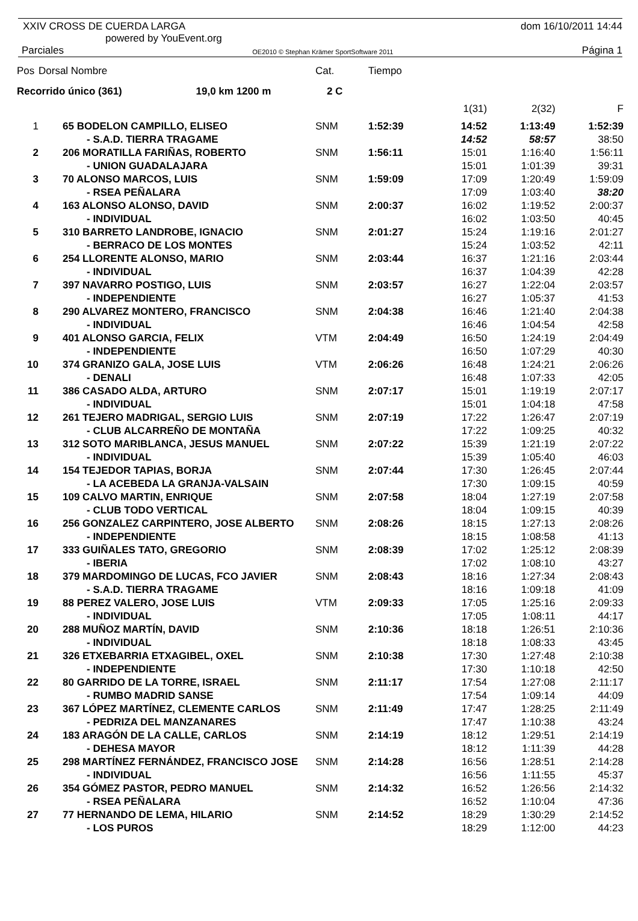XXIV CROSS DE CUERDA LARGA dom 16/10/2011 14:44
powered by YouEvent.org
Parciales OE2010 © Stephan Krämer SportSoftware 2011 Página 1
| Pos | Dorsal Nombre | Cat. | Tiempo | | | |
| --- | --- | --- | --- | --- | --- | --- |
| Recorrido único (361) 19,0 km 1200 m | | 2 C | | | | |
| | | | | 1(31) | 2(32) | F |
| 1 | 65 BODELON CAMPILLO, ELISEO | SNM | 1:52:39 | 14:52 | 1:13:49 | 1:52:39 |
| | - S.A.D. TIERRA TRAGAME | | | 14:52 | 58:57 | 38:50 |
| 2 | 206 MORATILLA FARIÑAS, ROBERTO | SNM | 1:56:11 | 15:01 | 1:16:40 | 1:56:11 |
| | - UNION GUADALAJARA | | | 15:01 | 1:01:39 | 39:31 |
| 3 | 70 ALONSO MARCOS, LUIS | SNM | 1:59:09 | 17:09 | 1:20:49 | 1:59:09 |
| | - RSEA PEÑALARA | | | 17:09 | 1:03:40 | 38:20 |
| 4 | 163 ALONSO ALONSO, DAVID | SNM | 2:00:37 | 16:02 | 1:19:52 | 2:00:37 |
| | - INDIVIDUAL | | | 16:02 | 1:03:50 | 40:45 |
| 5 | 310 BARRETO LANDROBE, IGNACIO | SNM | 2:01:27 | 15:24 | 1:19:16 | 2:01:27 |
| | - BERRACO DE LOS MONTES | | | 15:24 | 1:03:52 | 42:11 |
| 6 | 254 LLORENTE ALONSO, MARIO | SNM | 2:03:44 | 16:37 | 1:21:16 | 2:03:44 |
| | - INDIVIDUAL | | | 16:37 | 1:04:39 | 42:28 |
| 7 | 397 NAVARRO POSTIGO, LUIS | SNM | 2:03:57 | 16:27 | 1:22:04 | 2:03:57 |
| | - INDEPENDIENTE | | | 16:27 | 1:05:37 | 41:53 |
| 8 | 290 ALVAREZ MONTERO, FRANCISCO | SNM | 2:04:38 | 16:46 | 1:21:40 | 2:04:38 |
| | - INDIVIDUAL | | | 16:46 | 1:04:54 | 42:58 |
| 9 | 401 ALONSO GARCIA, FELIX | VTM | 2:04:49 | 16:50 | 1:24:19 | 2:04:49 |
| | - INDEPENDIENTE | | | 16:50 | 1:07:29 | 40:30 |
| 10 | 374 GRANIZO GALA, JOSE LUIS | VTM | 2:06:26 | 16:48 | 1:24:21 | 2:06:26 |
| | - DENALI | | | 16:48 | 1:07:33 | 42:05 |
| 11 | 386 CASADO ALDA, ARTURO | SNM | 2:07:17 | 15:01 | 1:19:19 | 2:07:17 |
| | - INDIVIDUAL | | | 15:01 | 1:04:18 | 47:58 |
| 12 | 261 TEJERO MADRIGAL, SERGIO LUIS | SNM | 2:07:19 | 17:22 | 1:26:47 | 2:07:19 |
| | - CLUB ALCARREÑO DE MONTAÑA | | | 17:22 | 1:09:25 | 40:32 |
| 13 | 312 SOTO MARIBLANCA, JESUS MANUEL | SNM | 2:07:22 | 15:39 | 1:21:19 | 2:07:22 |
| | - INDIVIDUAL | | | 15:39 | 1:05:40 | 46:03 |
| 14 | 154 TEJEDOR TAPIAS, BORJA | SNM | 2:07:44 | 17:30 | 1:26:45 | 2:07:44 |
| | - LA ACEBEDA LA GRANJA-VALSAIN | | | 17:30 | 1:09:15 | 40:59 |
| 15 | 109 CALVO MARTIN, ENRIQUE | SNM | 2:07:58 | 18:04 | 1:27:19 | 2:07:58 |
| | - CLUB TODO VERTICAL | | | 18:04 | 1:09:15 | 40:39 |
| 16 | 256 GONZALEZ CARPINTERO, JOSE ALBERTO | SNM | 2:08:26 | 18:15 | 1:27:13 | 2:08:26 |
| | - INDEPENDIENTE | | | 18:15 | 1:08:58 | 41:13 |
| 17 | 333 GUIÑALES TATO, GREGORIO | SNM | 2:08:39 | 17:02 | 1:25:12 | 2:08:39 |
| | - IBERIA | | | 17:02 | 1:08:10 | 43:27 |
| 18 | 379 MARDOMINGO DE LUCAS, FCO JAVIER | SNM | 2:08:43 | 18:16 | 1:27:34 | 2:08:43 |
| | - S.A.D. TIERRA TRAGAME | | | 18:16 | 1:09:18 | 41:09 |
| 19 | 88 PEREZ VALERO, JOSE LUIS | VTM | 2:09:33 | 17:05 | 1:25:16 | 2:09:33 |
| | - INDIVIDUAL | | | 17:05 | 1:08:11 | 44:17 |
| 20 | 288 MUÑOZ MARTÍN, DAVID | SNM | 2:10:36 | 18:18 | 1:26:51 | 2:10:36 |
| | - INDIVIDUAL | | | 18:18 | 1:08:33 | 43:45 |
| 21 | 326 ETXEBARRIA ETXAGIBEL, OXEL | SNM | 2:10:38 | 17:30 | 1:27:48 | 2:10:38 |
| | - INDEPENDIENTE | | | 17:30 | 1:10:18 | 42:50 |
| 22 | 80 GARRIDO DE LA TORRE, ISRAEL | SNM | 2:11:17 | 17:54 | 1:27:08 | 2:11:17 |
| | - RUMBO MADRID SANSE | | | 17:54 | 1:09:14 | 44:09 |
| 23 | 367 LÓPEZ MARTÍNEZ, CLEMENTE CARLOS | SNM | 2:11:49 | 17:47 | 1:28:25 | 2:11:49 |
| | - PEDRIZA DEL MANZANARES | | | 17:47 | 1:10:38 | 43:24 |
| 24 | 183 ARAGÓN DE LA CALLE, CARLOS | SNM | 2:14:19 | 18:12 | 1:29:51 | 2:14:19 |
| | - DEHESA MAYOR | | | 18:12 | 1:11:39 | 44:28 |
| 25 | 298 MARTÍNEZ FERNÁNDEZ, FRANCISCO JOSE | SNM | 2:14:28 | 16:56 | 1:28:51 | 2:14:28 |
| | - INDIVIDUAL | | | 16:56 | 1:11:55 | 45:37 |
| 26 | 354 GÓMEZ PASTOR, PEDRO MANUEL | SNM | 2:14:32 | 16:52 | 1:26:56 | 2:14:32 |
| | - RSEA PEÑALARA | | | 16:52 | 1:10:04 | 47:36 |
| 27 | 77 HERNANDO DE LEMA, HILARIO | SNM | 2:14:52 | 18:29 | 1:30:29 | 2:14:52 |
| | - LOS PUROS | | | 18:29 | 1:12:00 | 44:23 |